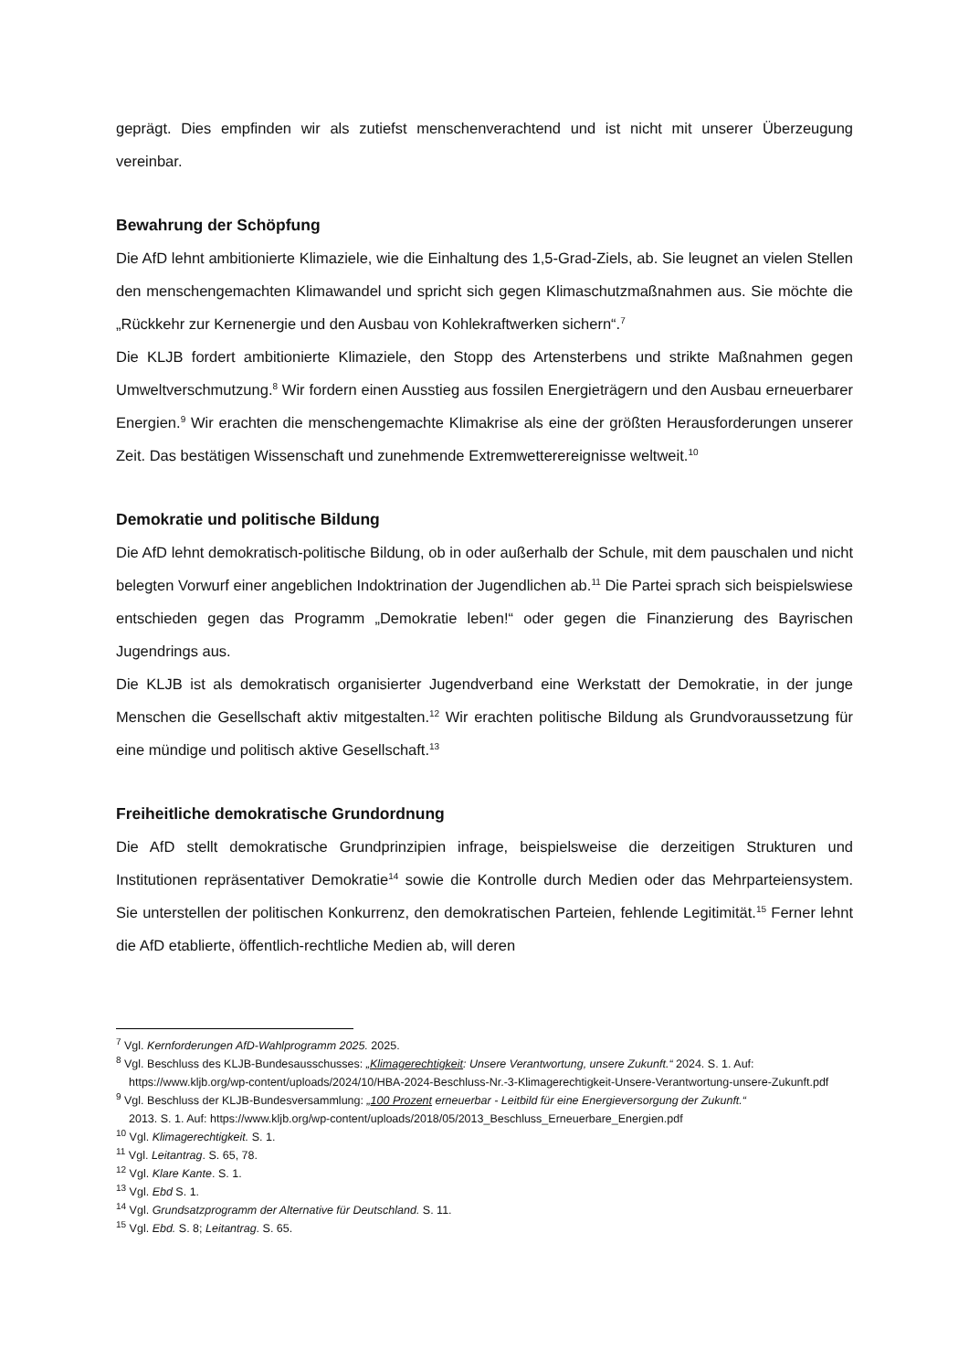geprägt. Dies empfinden wir als zutiefst menschenverachtend und ist nicht mit unserer Überzeugung vereinbar.
Bewahrung der Schöpfung
Die AfD lehnt ambitionierte Klimaziele, wie die Einhaltung des 1,5-Grad-Ziels, ab. Sie leugnet an vielen Stellen den menschengemachten Klimawandel und spricht sich gegen Klimaschutzmaßnahmen aus. Sie möchte die „Rückkehr zur Kernenergie und den Ausbau von Kohlekraftwerken sichern“.<sup>7</sup>
Die KLJB fordert ambitionierte Klimaziele, den Stopp des Artensterbens und strikte Maßnahmen gegen Umweltverschmutzung.<sup>8</sup> Wir fordern einen Ausstieg aus fossilen Energieträgern und den Ausbau erneuerbarer Energien.<sup>9</sup> Wir erachten die menschengemachte Klimakrise als eine der größten Herausforderungen unserer Zeit. Das bestätigen Wissenschaft und zunehmende Extremwetterereignisse weltweit.<sup>10</sup>
Demokratie und politische Bildung
Die AfD lehnt demokratisch-politische Bildung, ob in oder außerhalb der Schule, mit dem pauschalen und nicht belegten Vorwurf einer angeblichen Indoktrination der Jugendlichen ab.<sup>11</sup> Die Partei sprach sich beispielswiese entschieden gegen das Programm „Demokratie leben!“ oder gegen die Finanzierung des Bayrischen Jugendrings aus.
Die KLJB ist als demokratisch organisierter Jugendverband eine Werkstatt der Demokratie, in der junge Menschen die Gesellschaft aktiv mitgestalten.<sup>12</sup> Wir erachten politische Bildung als Grundvoraussetzung für eine mündige und politisch aktive Gesellschaft.<sup>13</sup>
Freiheitliche demokratische Grundordnung
Die AfD stellt demokratische Grundprinzipien infrage, beispielsweise die derzeitigen Strukturen und Institutionen repräsentativer Demokratie<sup>14</sup> sowie die Kontrolle durch Medien oder das Mehrparteiensystem. Sie unterstellen der politischen Konkurrenz, den demokratischen Parteien, fehlende Legitimität.<sup>15</sup> Ferner lehnt die AfD etablierte, öffentlich-rechtliche Medien ab, will deren
<sup>7</sup> Vgl. Kernforderungen AfD-Wahlprogramm 2025. 2025.
<sup>8</sup> Vgl. Beschluss des KLJB-Bundesausschusses: „Klimagerechtigkeit: Unsere Verantwortung, unsere Zukunft.“ 2024. S. 1. Auf:
https://www.kljb.org/wp-content/uploads/2024/10/HBA-2024-Beschluss-Nr.-3-Klimagerechtigkeit-Unsere-Verantwortung-unsere-Zukunft.pdf
<sup>9</sup> Vgl. Beschluss der KLJB-Bundesversammlung: „100 Prozent erneuerbar - Leitbild für eine Energieversorgung der Zukunft.“
2013. S. 1. Auf: https://www.kljb.org/wp-content/uploads/2018/05/2013_Beschluss_Erneuerbare_Energien.pdf
<sup>10</sup> Vgl. Klimagerechtigkeit. S. 1.
<sup>11</sup> Vgl. Leitantrag. S. 65, 78.
<sup>12</sup> Vgl. Klare Kante. S. 1.
<sup>13</sup> Vgl. Ebd S. 1.
<sup>14</sup> Vgl. Grundsatzprogramm der Alternative für Deutschland. S. 11.
<sup>15</sup> Vgl. Ebd. S. 8; Leitantrag. S. 65.